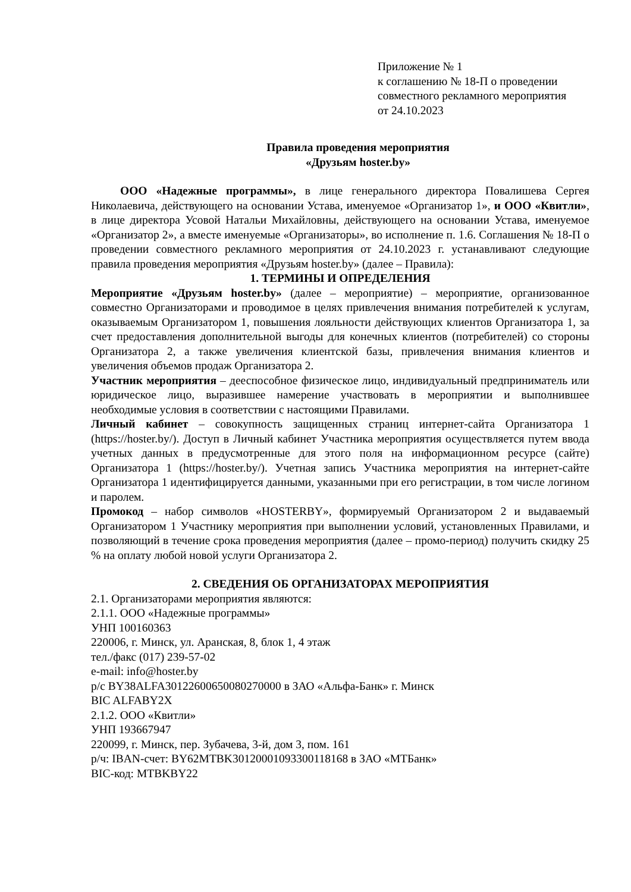Приложение № 1
к соглашению № 18-П о проведении
совместного рекламного мероприятия
от 24.10.2023
Правила проведения мероприятия
«Друзьям hoster.by»
ООО «Надежные программы», в лице генерального директора Повалишева Сергея Николаевича, действующего на основании Устава, именуемое «Организатор 1», и ООО «Квитли», в лице директора Усовой Натальи Михайловны, действующего на основании Устава, именуемое «Организатор 2», а вместе именуемые «Организаторы», во исполнение п. 1.6. Соглашения № 18-П о проведении совместного рекламного мероприятия от 24.10.2023 г. устанавливают следующие правила проведения мероприятия «Друзьям hoster.by» (далее – Правила):
1. ТЕРМИНЫ И ОПРЕДЕЛЕНИЯ
Мероприятие «Друзьям hoster.by» (далее – мероприятие) – мероприятие, организованное совместно Организаторами и проводимое в целях привлечения внимания потребителей к услугам, оказываемым Организатором 1, повышения лояльности действующих клиентов Организатора 1, за счет предоставления дополнительной выгоды для конечных клиентов (потребителей) со стороны Организатора 2, а также увеличения клиентской базы, привлечения внимания клиентов и увеличения объемов продаж Организатора 2.
Участник мероприятия – дееспособное физическое лицо, индивидуальный предприниматель или юридическое лицо, выразившее намерение участвовать в мероприятии и выполнившее необходимые условия в соответствии с настоящими Правилами.
Личный кабинет – совокупность защищенных страниц интернет-сайта Организатора 1 (https://hoster.by/). Доступ в Личный кабинет Участника мероприятия осуществляется путем ввода учетных данных в предусмотренные для этого поля на информационном ресурсе (сайте) Организатора 1 (https://hoster.by/). Учетная запись Участника мероприятия на интернет-сайте Организатора 1 идентифицируется данными, указанными при его регистрации, в том числе логином и паролем.
Промокод – набор символов «HOSTERBY», формируемый Организатором 2 и выдаваемый Организатором 1 Участнику мероприятия при выполнении условий, установленных Правилами, и позволяющий в течение срока проведения мероприятия (далее – промо-период) получить скидку 25 % на оплату любой новой услуги Организатора 2.
2. СВЕДЕНИЯ ОБ ОРГАНИЗАТОРАХ МЕРОПРИЯТИЯ
2.1. Организаторами мероприятия являются:
2.1.1. ООО «Надежные программы»
УНП 100160363
220006, г. Минск, ул. Аранская, 8, блок 1, 4 этаж
тел./факс (017) 239-57-02
e-mail: info@hoster.by
р/с BY38ALFA30122600650080270000 в ЗАО «Альфа-Банк» г. Минск
BIC ALFABY2X
2.1.2. ООО «Квитли»
УНП 193667947
220099, г. Минск, пер. Зубачева, 3-й, дом 3, пом. 161
р/ч: IBAN-счет: BY62MTBK30120001093300118168 в ЗАО «МТБанк»
BIC-код: MTBKBY22